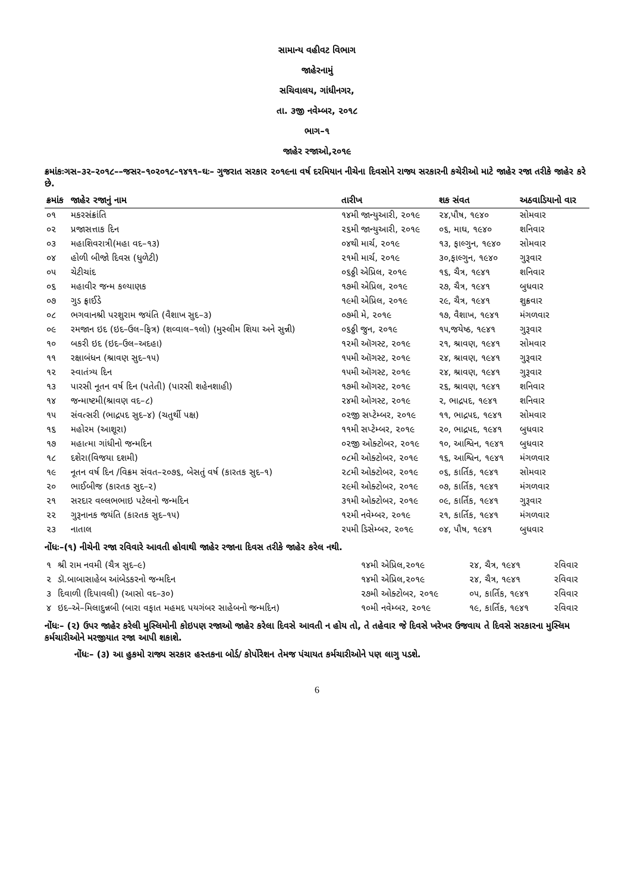સામાન્ય વહીવટ વિભાગ
જાહેરનામું
સચિવાલય, ગાંધીનગર,
તા. ૩જી નવેમ્બર, ૨૦૧૮
ભાગ–૧
જાહેર રજાઓ,૨૦૧૯
ક્રમાંકઃગસ–૩૨–૨૦૧૮––જસર–૧૦૨૦૧૮–૧૪૧૧–ઘઃ– ગુજરાત સરકાર ૨૦૧૯ના વર્ષ દરમિયાન નીચેના દિવસોને રાજ્ય સરકારની કચેરીઓ માટે જાહેર રજા તરીકે જાહેર કરે છે.
| ક્રમાંક | જાહેર રજાનું નામ | તારીખ | શક સંવત | અઠવાડિયાનો વાર |
| --- | --- | --- | --- | --- |
| ૦૧ | મકરસંક્રાંતિ | ૧૪મી જાન્યુઆરી, ૨૦૧૯ | ૨૪,પૌષ, ૧૯૪૦ | સોમવાર |
| ૦૨ | પ્રજાસત્તાક દિન | ૨૬મી જાન્યુઆરી, ૨૦૧૯ | ૦૬, માઘ, ૧૯૪૦ | શનિવાર |
| ૦૩ | મહાશિવરાત્રી(મહા વદ–૧૩) | ૦૪થી માર્ચ, ૨૦૧૯ | ૧૩, ફાલ્ગુન, ૧૯૪૦ | સોમવાર |
| ૦૪ | હોળી બીજો દિવસ (ધુળેટી) | ૨૧મી માર્ચ, ૨૦૧૯ | ૩૦,ફાલ્ગુન, ૧૯૪૦ | ગુરૂવાર |
| ૦૫ | ચેટીચાંદ | ૦૬ઠ્ઠી એપ્રિલ, ૨૦૧૯ | ૧૬, ચૈત્ર, ૧૯૪૧ | શનિવાર |
| ૦૬ | મહાવીર જન્મ કલ્યાણક | ૧૭મી એપ્રિલ, ૨૦૧૯ | ૨૭, ચૈત્ર, ૧૯૪૧ | બુધવાર |
| ૦૭ | ગુડ ફ્રાઈડે | ૧૯મી એપ્રિલ, ૨૦૧૯ | ૨૯, ચૈત્ર, ૧૯૪૧ | શુક્રવાર |
| ૦૮ | ભગવાનશ્રી પરશુરામ જયંતિ (વૈશાખ સુદ–૩) | ૦૭મી મે, ૨૦૧૯ | ૧૭, વૈશાખ, ૧૯૪૧ | મંગળવાર |
| ૦૯ | રમજાન ઇદ (ઇદ–ઉલ–ફિત્ર) (શવ્વાલ–૧લો) (મુસ્લીમ શિયા અને સુન્ની) | ૦૬ઠ્ઠી જુન, ૨૦૧૯ | ૧૫,જયેષ્ઠ, ૧૯૪૧ | ગુરૂવાર |
| ૧૦ | બકરી ઇદ (ઇદ–ઉલ–અદહા) | ૧૨મી ઑગસ્ટ, ૨૦૧૯ | ૨૧, શ્રાવણ, ૧૯૪૧ | સોમવાર |
| ૧૧ | રક્ષાબંધન (શ્રાવણ સુદ–૧૫) | ૧૫મી ઑગસ્ટ, ૨૦૧૯ | ૨૪, શ્રાવણ, ૧૯૪૧ | ગુરૂવાર |
| ૧૨ | સ્વાતંત્ર્ય દિન | ૧૫મી ઑગસ્ટ, ૨૦૧૯ | ૨૪, શ્રાવણ, ૧૯૪૧ | ગુરૂવાર |
| ૧૩ | પારસી નૂતન વર્ષ દિન (પતેતી) (પારસી શહેનશાહી) | ૧૭મી ઑગસ્ટ, ૨૦૧૯ | ૨૬, શ્રાવણ, ૧૯૪૧ | શનિવાર |
| ૧૪ | જન્માષ્ટમી(શ્રાવણ વદ–૮) | ૨૪મી ઓગસ્ટ, ૨૦૧૯ | ૨, ભાદ્રપદ, ૧૯૪૧ | શનિવાર |
| ૧૫ | સંવત્સરી (ભાદ્રપદ સુદ–૪) (ચતુર્થી પક્ષ) | ૦૨જી સપ્ટેમ્બર, ૨૦૧૯ | ૧૧, ભાદ્રપદ, ૧૯૪૧ | સોમવાર |
| ૧૬ | મહોરમ (આશૂરા) | ૧૧મી સપ્ટેમ્બર, ૨૦૧૯ | ૨૦, ભાદ્રપદ, ૧૯૪૧ | બુધવાર |
| ૧૭ | મહાત્મા ગાંધીનો જન્મદિન | ૦૨જી ઓક્ટોબર, ૨૦૧૯ | ૧૦, આશ્વિન, ૧૯૪૧ | બુધવાર |
| ૧૮ | દશેરા(વિજયા દશમી) | ૦૮મી ઓક્ટોબર, ૨૦૧૯ | ૧૬, આશ્વિન, ૧૯૪૧ | મંગળવાર |
| ૧૯ | નૂતન વર્ષ દિન /વિક્રમ સંવત–૨૦૭૬, બેસતું વર્ષ (કારતક સુદ–૧) | ૨૮મી ઓક્ટોબર, ૨૦૧૯ | ૦૬, કાર્તિક, ૧૯૪૧ | સોમવાર |
| ૨૦ | ભાઈબીજ (કારતક સુદ–૨) | ૨૯મી ઓક્ટોબર, ૨૦૧૯ | ૦૭, કાર્તિક, ૧૯૪૧ | મંગળવાર |
| ૨૧ | સરદાર વલ્લભભાઇ પટેલનો જન્મદિન | ૩૧મી ઓક્ટોબર, ૨૦૧૯ | ૦૯, કાર્તિક, ૧૯૪૧ | ગુરૂવાર |
| ૨૨ | ગુરૂનાનક જયંતિ (કારતક સુદ–૧૫) | ૧૨મી નવેમ્બર, ૨૦૧૯ | ૨૧, કાર્તિક, ૧૯૪૧ | મંગળવાર |
| ૨૩ | નાતાલ | ૨૫મી ડિસેમ્બર, ૨૦૧૯ | ૦૪, પૌષ, ૧૯૪૧ | બુધવાર |
નોંધઃ–(૧) નીચેની રજા રવિવારે આવતી હોવાથી જાહેર રજાના દિવસ તરીકે જાહેર કરેલ નથી.
| ૧ | શ્રી રામ નવમી (ચૈત્ર સુદ–૯) | ૧૪મી એપ્રિલ,૨૦૧૯ | ૨૪, ચૈત્ર, ૧૯૪૧ | રવિવાર |
| ૨ | ડૉ.બાબાસાહેબ આંબેડકરનો જન્મદિન | ૧૪મી એપ્રિલ,૨૦૧૯ | ૨૪, ચૈત્ર, ૧૯૪૧ | રવિવાર |
| ૩ | દિવાળી (દિપાવલી) (આસો વદ–૩૦) | ૨૭મી ઓક્ટોબર, ૨૦૧૯ | ૦૫, કાર્તિક, ૧૯૪૧ | રવિવાર |
| ૪ | ઇદ–એ–મિલાદુન્નબી (બારા વફાત મહમદ પયગંબર સાહેબનો જન્મદિન) | ૧૦મી નવેમ્બર, ૨૦૧૯ | ૧૯, કાર્તિક, ૧૯૪૧ | રવિવાર |
નોંધઃ– (૨) ઉપર જાહેર કરેલી મુસ્લિમોની કોઇપણ રજાઓ જાહેર કરેલા દિવસે આવતી ન હોય તો, તે તહેવાર જે દિવસે ખરેખર ઉજવાય તે દિવસે સરકારના મુસ્લિમ કર્મચારીઓને મરજીયાત રજા આપી શકાશે.
નોંધઃ– (૩) આ હુકમો રાજ્ય સરકાર હસ્તકના બોર્ડ/ કોર્પોરેશન તેમજ પંચાયત કર્મચારીઓને પણ લાગુ પડશે.
6